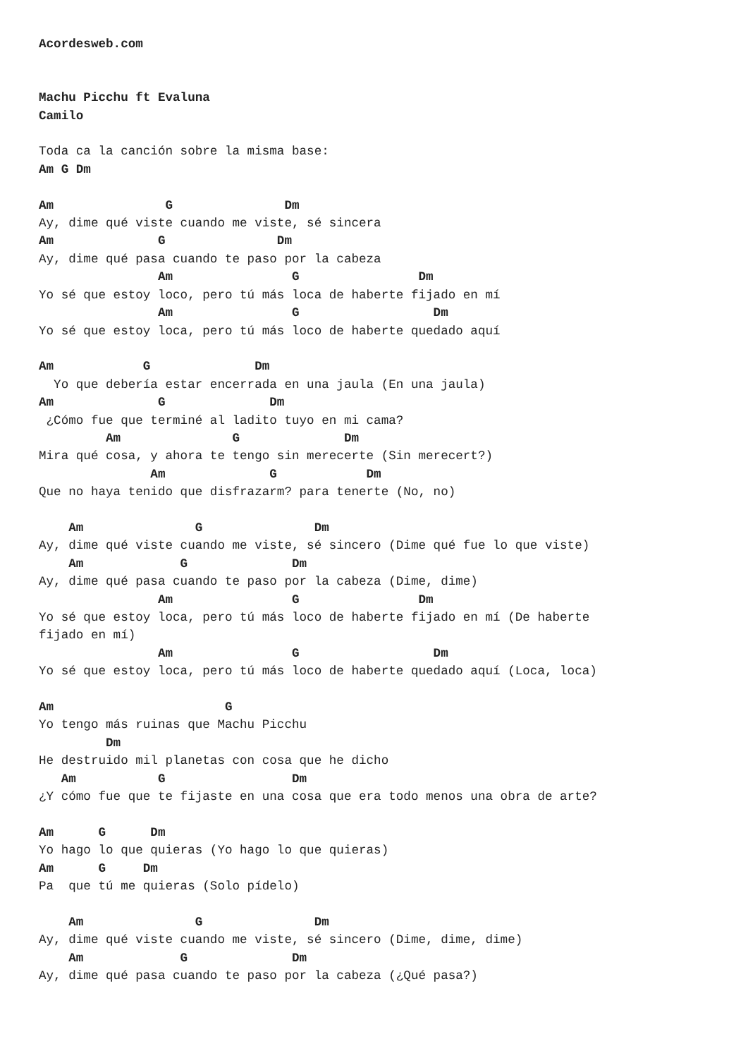Acordesweb.com


Machu Picchu ft Evaluna
Camilo

Toda ca la canción sobre la misma base:
Am G Dm

Am               G               Dm
Ay, dime qué viste cuando me viste, sé sincera
Am              G               Dm
Ay, dime qué pasa cuando te paso por la cabeza
                Am                G                Dm
Yo sé que estoy loco, pero tú más loca de haberte fijado en mí
                Am                G                  Dm
Yo sé que estoy loca, pero tú más loco de haberte quedado aquí

Am            G              Dm
  Yo que debería estar encerrada en una jaula (En una jaula)
Am              G              Dm
 ¿Cómo fue que terminé al ladito tuyo en mi cama?
         Am               G              Dm
Mira qué cosa, y ahora te tengo sin merecerte (Sin merecert?)
               Am              G            Dm
Que no haya tenido que disfrazarm? para tenerte (No, no)

    Am               G               Dm
Ay, dime qué viste cuando me viste, sé sincero (Dime qué fue lo que viste)
    Am             G              Dm
Ay, dime qué pasa cuando te paso por la cabeza (Dime, dime)
                Am                G                Dm
Yo sé que estoy loca, pero tú más loco de haberte fijado en mí (De haberte
fijado en mí)
                Am                G                  Dm
Yo sé que estoy loca, pero tú más loco de haberte quedado aquí (Loca, loca)

Am                       G
Yo tengo más ruinas que Machu Picchu
         Dm
He destruido mil planetas con cosa que he dicho
   Am           G                 Dm
¿Y cómo fue que te fijaste en una cosa que era todo menos una obra de arte?

Am      G      Dm
Yo hago lo que quieras (Yo hago lo que quieras)
Am      G     Dm
Pa  que tú me quieras (Solo pídelo)

    Am               G               Dm
Ay, dime qué viste cuando me viste, sé sincero (Dime, dime, dime)
    Am             G              Dm
Ay, dime qué pasa cuando te paso por la cabeza (¿Qué pasa?)